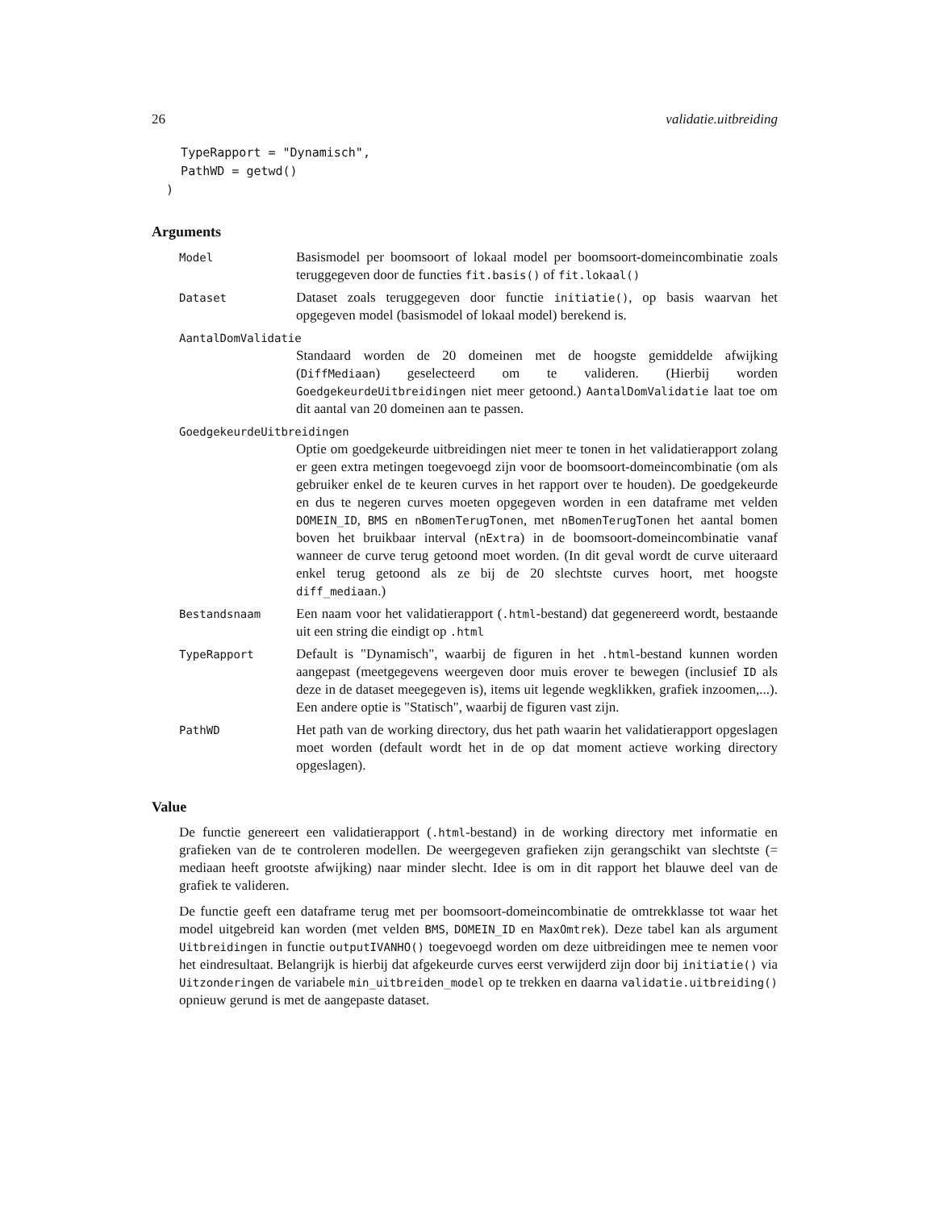26 validatie.uitbreiding
    TypeRapport = "Dynamisch",
    PathWD = getwd()
  )
Arguments
Model
Basismodel per boomsoort of lokaal model per boomsoort-domeincombinatie zoals teruggegeven door de functies fit.basis() of fit.lokaal()
Dataset
Dataset zoals teruggegeven door functie initiatie(), op basis waarvan het opgegeven model (basismodel of lokaal model) berekend is.
AantalDomValidatie
Standaard worden de 20 domeinen met de hoogste gemiddelde afwijking (DiffMediaan) geselecteerd om te valideren. (Hierbij worden GoedgekeurdeUitbreidingen niet meer getoond.) AantalDomValidatie laat toe om dit aantal van 20 domeinen aan te passen.
GoedgekeurdeUitbreidingen
Optie om goedgekeurde uitbreidingen niet meer te tonen in het validatierapport zolang er geen extra metingen toegevoegd zijn voor de boomsoort-domeincombinatie (om als gebruiker enkel de te keuren curves in het rapport over te houden). De goedgekeurde en dus te negeren curves moeten opgegeven worden in een dataframe met velden DOMEIN_ID, BMS en nBomenTerugTonen, met nBomenTerugTonen het aantal bomen boven het bruikbaar interval (nExtra) in de boomsoort-domeincombinatie vanaf wanneer de curve terug getoond moet worden. (In dit geval wordt de curve uiteraard enkel terug getoond als ze bij de 20 slechtste curves hoort, met hoogste diff_mediaan.)
Bestandsnaam
Een naam voor het validatierapport (.html-bestand) dat gegenereerd wordt, bestaande uit een string die eindigt op .html
TypeRapport
Default is "Dynamisch", waarbij de figuren in het .html-bestand kunnen worden aangepast (meetgegevens weergeven door muis erover te bewegen (inclusief ID als deze in de dataset meegegeven is), items uit legende wegklikken, grafiek inzoomen,...). Een andere optie is "Statisch", waarbij de figuren vast zijn.
PathWD
Het path van de working directory, dus het path waarin het validatierapport opgeslagen moet worden (default wordt het in de op dat moment actieve working directory opgeslagen).
Value
De functie genereert een validatierapport (.html-bestand) in de working directory met informatie en grafieken van de te controleren modellen. De weergegeven grafieken zijn gerangschikt van slechtste (= mediaan heeft grootste afwijking) naar minder slecht. Idee is om in dit rapport het blauwe deel van de grafiek te valideren.
De functie geeft een dataframe terug met per boomsoort-domeincombinatie de omtrekklasse tot waar het model uitgebreid kan worden (met velden BMS, DOMEIN_ID en MaxOmtrek). Deze tabel kan als argument Uitbreidingen in functie outputIVANHO() toegevoegd worden om deze uitbreidingen mee te nemen voor het eindresultaat. Belangrijk is hierbij dat afgekeurde curves eerst verwijderd zijn door bij initiatie() via Uitzonderingen de variabele min_uitbreiden_model op te trekken en daarna validatie.uitbreiding() opnieuw gerund is met de aangepaste dataset.